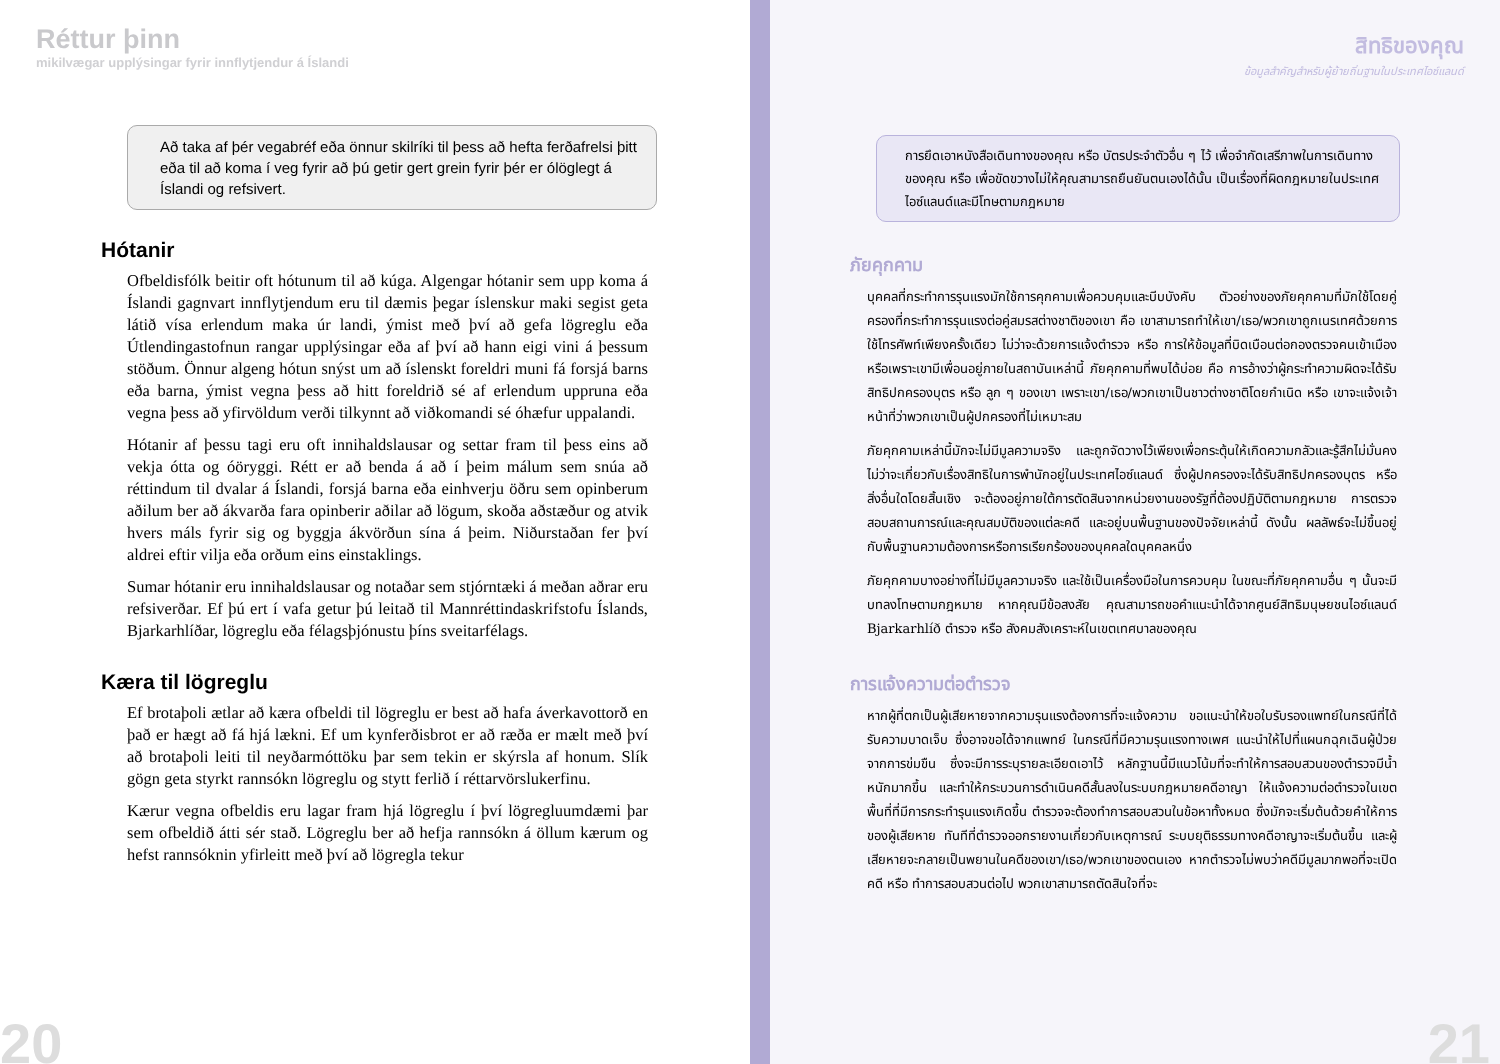Réttur þinn
mikilvægar upplýsingar fyrir innflytjendur á Íslandi
Að taka af þér vegabréf eða önnur skilríki til þess að hefta ferðafrelsi þitt eða til að koma í veg fyrir að þú getir gert grein fyrir þér er ólöglegt á Íslandi og refsivert.
Hótanir
Ofbeldisfólk beitir oft hótunum til að kúga. Algengar hótanir sem upp koma á Íslandi gagnvart innflytjendum eru til dæmis þegar íslenskur maki segist geta látið vísa erlendum maka úr landi, ýmist með því að gefa lögreglu eða Útlendingastofnun rangar upplýsingar eða af því að hann eigi vini á þessum stöðum. Önnur algeng hótun snýst um að íslenskt foreldri muni fá forsjá barns eða barna, ýmist vegna þess að hitt foreldrið sé af erlendum uppruna eða vegna þess að yfirvöldum verði tilkynnt að viðkomandi sé óhæfur uppalandi.
Hótanir af þessu tagi eru oft innihaldslausar og settar fram til þess eins að vekja ótta og óöryggi. Rétt er að benda á að í þeim málum sem snúa að réttindum til dvalar á Íslandi, forsjá barna eða einhverju öðru sem opinberum aðilum ber að ákvarða fara opinberir aðilar að lögum, skoða aðstæður og atvik hvers máls fyrir sig og byggja ákvörðun sína á þeim. Niðurstaðan fer því aldrei eftir vilja eða orðum eins einstaklings.
Sumar hótanir eru innihaldslausar og notaðar sem stjórntæki á meðan aðrar eru refsiverðar. Ef þú ert í vafa getur þú leitað til Mannréttindaskrifstofu Íslands, Bjarkarhlíðar, lögreglu eða félagsþjónustu þíns sveitarfélags.
Kæra til lögreglu
Ef brotaþoli ætlar að kæra ofbeldi til lögreglu er best að hafa áverkavottorð en það er hægt að fá hjá lækni. Ef um kynferðisbrot er að ræða er mælt með því að brotaþoli leiti til neyðarmóttöku þar sem tekin er skýrsla af honum. Slík gögn geta styrkt rannsókn lögreglu og stytt ferlið í réttarvörslukerfinu.
Kærur vegna ofbeldis eru lagar fram hjá lögreglu í því lögregluumdæmi þar sem ofbeldið átti sér stað. Lögreglu ber að hefja rannsókn á öllum kærum og hefst rannsóknin yfirleitt með því að lögregla tekur
20
สิทธิของคุณ
ข้อมูลสำคัญสำหรับผู้ย้ายถิ่นฐานในประเทศไอซ์แลนด์
การยึดเอาหนังสือเดินทางของคุณ หรือ บัตรประจำตัวอื่น ๆ ไว้ เพื่อจำกัดเสรีภาพในการเดินทางของคุณ หรือ เพื่อขัดขวางไม่ให้คุณสามารถยืนยันตนเองได้นั้น เป็นเรื่องที่ผิดกฎหมายในประเทศไอซ์แลนด์และมีโทษตามกฎหมาย
ภัยคุกคาม
บุคคลที่กระทำการรุนแรงมักใช้การคุกคามเพื่อควบคุมและบีบบังคับ ตัวอย่างของภัยคุกคามที่มักใช้โดยคู่ครองที่กระทำการรุนแรงต่อคู่สมรสต่างชาติของเขา คือ เขาสามารถทำให้เขา/เธอ/พวกเขาถูกเนรเทศด้วยการใช้โทรศัพท์เพียงครั้งเดียว ไม่ว่าจะด้วยการแจ้งตำรวจ หรือ การให้ข้อมูลที่บิดเบือนต่อกองตรวจคนเข้าเมือง หรือเพราะเขามีเพื่อนอยู่ภายในสถาบันเหล่านี้ ภัยคุกคามที่พบได้บ่อย คือ การอ้างว่าผู้กระทำความผิดจะได้รับสิทธิปกครองบุตร หรือ ลูก ๆ ของเขา เพราะเขา/เธอ/พวกเขาเป็นชาวต่างชาติโดยกำเนิด หรือ เขาจะแจ้งเจ้าหน้าที่ว่าพวกเขาเป็นผู้ปกครองที่ไม่เหมาะสม
ภัยคุกคามเหล่านี้มักจะไม่มีมูลความจริง และถูกจัดวางไว้เพียงเพื่อกระตุ้นให้เกิดความกลัวและรู้สึกไม่มั่นคง ไม่ว่าจะเกี่ยวกับเรื่องสิทธิในการพำนักอยู่ในประเทศไอซ์แลนด์ ซึ่งผู้ปกครองจะได้รับสิทธิปกครองบุตร หรือ สิ่งอื่นใดโดยสิ้นเชิง จะต้องอยู่ภายใต้การตัดสินจากหน่วยงานของรัฐที่ต้องปฏิบัติตามกฎหมาย การตรวจสอบสถานการณ์และคุณสมบัติของแต่ละคดี และอยู่บนพื้นฐานของปัจจัยเหล่านี้ ดังนั้น ผลลัพธ์จะไม่ขึ้นอยู่กับพื้นฐานความต้องการหรือการเรียกร้องของบุคคลใดบุคคลหนึ่ง
ภัยคุกคามบางอย่างที่ไม่มีมูลความจริง และใช้เป็นเครื่องมือในการควบคุม ในขณะที่ภัยคุกคามอื่น ๆ นั้นจะมีบทลงโทษตามกฎหมาย หากคุณมีข้อสงสัย คุณสามารถขอคำแนะนำได้จากศูนย์สิทธิมนุษยชนไอซ์แลนด์ Bjarkarhlíð ตำรวจ หรือ สังคมสังเคราะห์ในเขตเทศบาลของคุณ
การแจ้งความต่อตำรวจ
หากผู้ที่ตกเป็นผู้เสียหายจากความรุนแรงต้องการที่จะแจ้งความ ขอแนะนำให้ขอใบรับรองแพทย์ในกรณีที่ได้รับความบาดเจ็บ ซึ่งอาจขอได้จากแพทย์ ในกรณีที่มีความรุนแรงทางเพศ แนะนำให้ไปที่แผนกฉุกเฉินผู้ป่วยจากการข่มขืน ซึ่งจะมีการระบุรายละเอียดเอาไว้ หลักฐานนี้มีแนวโน้มที่จะทำให้การสอบสวนของตำรวจมีน้ำหนักมากขึ้น และทำให้กระบวนการดำเนินคดีสั้นลงในระบบกฎหมายคดีอาญา ให้แจ้งความต่อตำรวจในเขตพื้นที่ที่มีการกระทำรุนแรงเกิดขึ้น ตำรวจจะต้องทำการสอบสวนในข้อหาทั้งหมด ซึ่งมักจะเริ่มต้นด้วยคำให้การของผู้เสียหาย ทันทีที่ตำรวจออกรายงานเกี่ยวกับเหตุการณ์ ระบบยุติธรรมทางคดีอาญาจะเริ่มต้นขึ้น และผู้เสียหายจะกลายเป็นพยานในคดีของเขา/เธอ/พวกเขาของตนเอง หากตำรวจไม่พบว่าคดีมีมูลมากพอที่จะเปิดคดี หรือ ทำการสอบสวนต่อไป พวกเขาสามารถตัดสินใจที่จะ
21